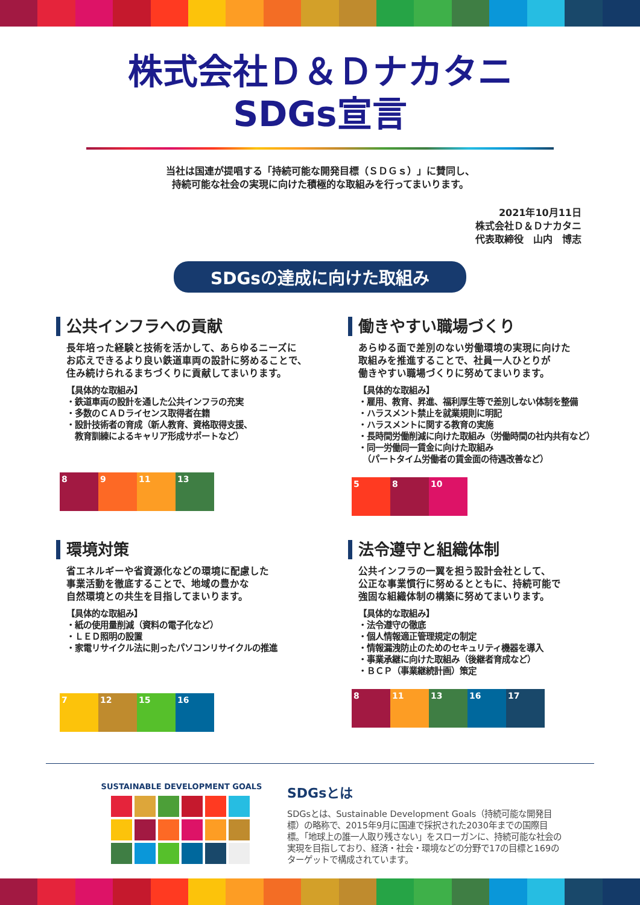株式会社Ｄ＆Ｄナカタニ
SDGs宣言
当社は国連が提唱する「持続可能な開発目標（ＳＤＧｓ）」に賛同し、
持続可能な社会の実現に向けた積極的な取組みを行ってまいります。
2021年10月11日
株式会社Ｄ＆Ｄナカタニ
代表取締役　山内　博志
SDGsの達成に向けた取組み
公共インフラへの貢献
長年培った経験と技術を活かして、あらゆるニーズに
お応えできるより良い鉄道車両の設計に努めることで、
住み続けられるまちづくりに貢献してまいります。
【具体的な取組み】
・鉄道車両の設計を通した公共インフラの充実
・多数のＣＡＤライセンス取得者在籍
・設計技術者の育成（新人教育、資格取得支援、
　教育訓練によるキャリア形成サポートなど）
8 9 11 13
働きやすい職場づくり
あらゆる面で差別のない労働環境の実現に向けた
取組みを推進することで、社員一人ひとりが
働きやすい職場づくりに努めてまいります。
【具体的な取組み】
・雇用、教育、昇進、福利厚生等で差別しない体制を整備
・ハラスメント禁止を就業規則に明記
・ハラスメントに関する教育の実施
・長時間労働削減に向けた取組み（労働時間の社内共有など）
・同一労働同一賃金に向けた取組み
　（パートタイム労働者の賃金面の待遇改善など）
5 8 10
環境対策
省エネルギーや省資源化などの環境に配慮した
事業活動を徹底することで、地域の豊かな
自然環境との共生を目指してまいります。
【具体的な取組み】
・紙の使用量削減（資料の電子化など）
・ＬＥＤ照明の設置
・家電リサイクル法に則ったパソコンリサイクルの推進
7 12 15 16
法令遵守と組織体制
公共インフラの一翼を担う設計会社として、
公正な事業慣行に努めるとともに、持続可能で
強固な組織体制の構築に努めてまいります。
【具体的な取組み】
・法令遵守の徹底
・個人情報適正管理規定の制定
・情報漏洩防止のためのセキュリティ機器を導入
・事業承継に向けた取組み（後継者育成など）
・ＢＣＰ（事業継続計画）策定
8 11 13 16 17
SUSTAINABLE DEVELOPMENT GOALS
SDGsとは
SDGsとは、Sustainable Development Goals（持続可能な開発目標）の略称で、2015年9月に国連で採択された2030年までの国際目標。「地球上の誰一人取り残さない」をスローガンに、持続可能な社会の実現を目指しており、経済・社会・環境などの分野で17の目標と169のターゲットで構成されています。